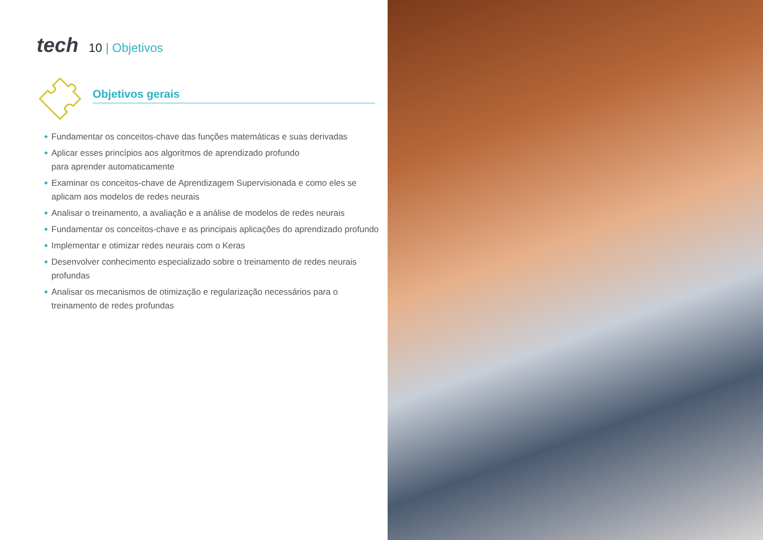tech
10 | Objetivos
Objetivos gerais
Fundamentar os conceitos-chave das funções matemáticas e suas derivadas
Aplicar esses princípios aos algoritmos de aprendizado profundo
para aprender automaticamente
Examinar os conceitos-chave de Aprendizagem Supervisionada e como eles se aplicam aos modelos de redes neurais
Analisar o treinamento, a avaliação e a análise de modelos de redes neurais
Fundamentar os conceitos-chave e as principais aplicações do aprendizado profundo
Implementar e otimizar redes neurais com o Keras
Desenvolver conhecimento especializado sobre o treinamento de redes neurais profundas
Analisar os mecanismos de otimização e regularização necessários para o treinamento de redes profundas